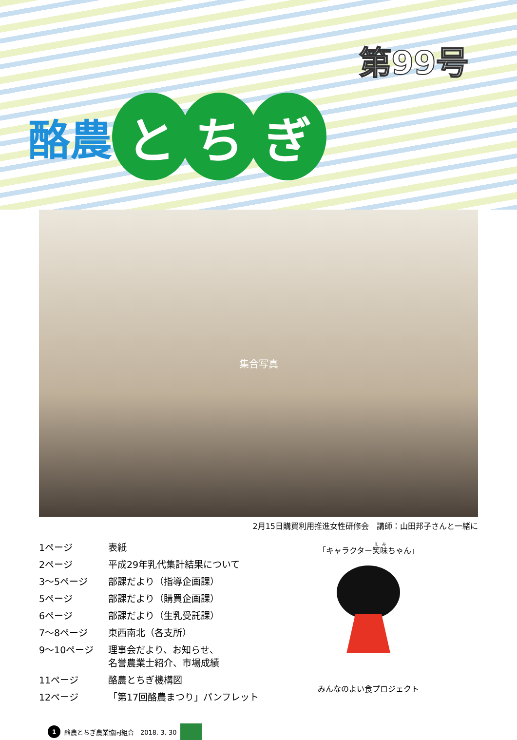第99号
酪農
と ち ぎ
集合写真
2月15日購買利用推進女性研修会　講師：山田邦子さんと一緒に
| 1ページ | 表紙 |
| 2ページ | 平成29年乳代集計結果について |
| 3～5ページ | 部課だより（指導企画課） |
| 5ページ | 部課だより（購買企画課） |
| 6ページ | 部課だより（生乳受託課） |
| 7～8ページ | 東西南北（各支所） |
| 9～10ページ | 理事会だより、お知らせ、 名誉農業士紹介、市場成績 |
| 11ページ | 酪農とちぎ機構図 |
| 12ページ | 「第17回酪農まつり」パンフレット |
「キャラクター笑味ちゃん」
みんなのよい食プロジェクト
1 酪農とちぎ農業協同組合　2018. 3. 30